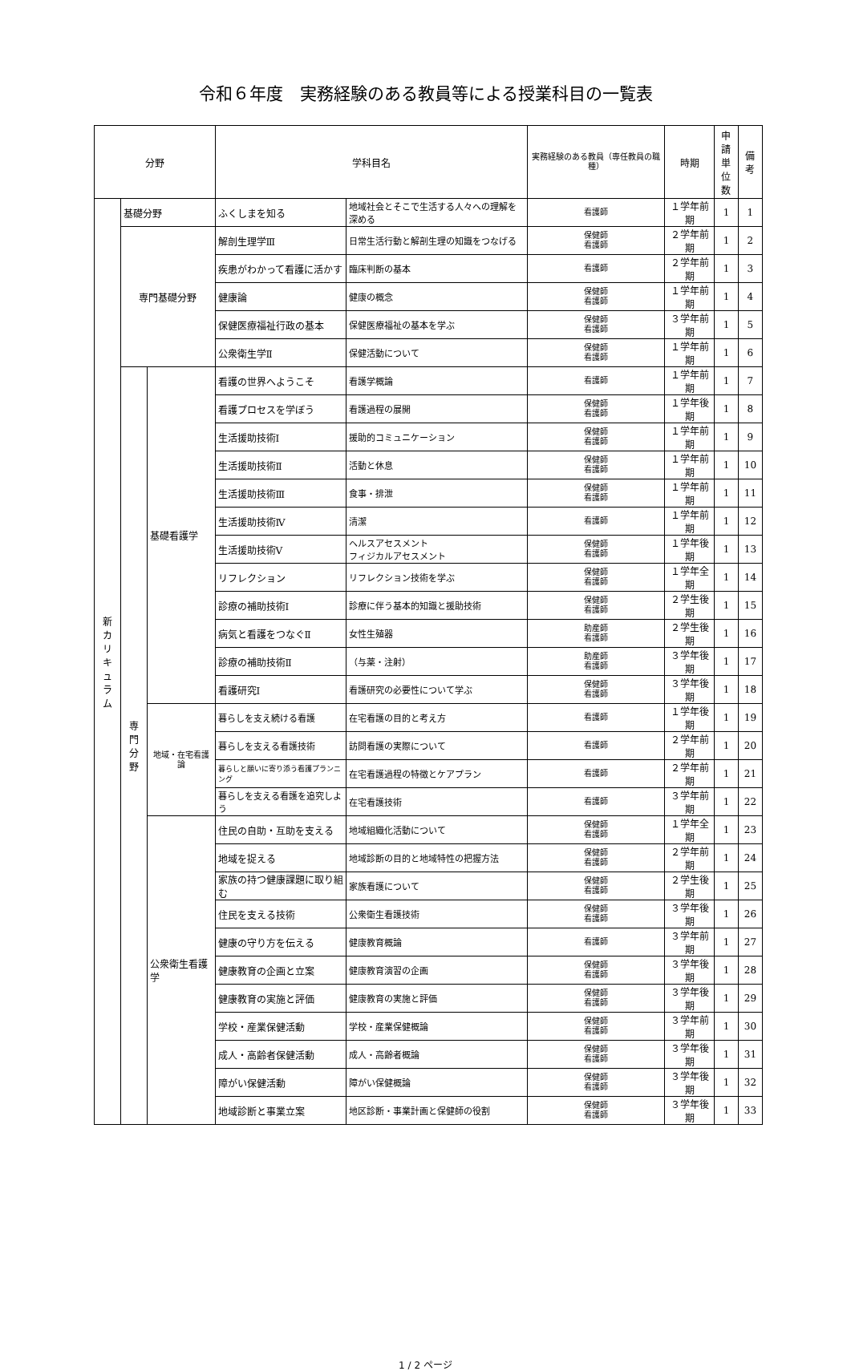令和６年度　実務経験のある教員等による授業科目の一覧表
| 分野 | | | 学科目名 | | 実務経験のある教員（専任教員の職種） | 時期 | 申請 単位 数 | 備考 |
| --- | --- | --- | --- | --- | --- | --- | --- | --- |
| 新 カ リ キ ュ ラ ム | 基礎分野 | | ふくしまを知る | 地域社会とそこで生活する人々への理解を深める | 看護師 | １学年前期 | 1 | 1 |
| | 専門基礎分野 | | 解剖生理学Ⅲ | 日常生活行動と解剖生理の知識をつなげる | 保健師 看護師 | ２学年前期 | 1 | 2 |
| | | | 疾患がわかって看護に活かす | 臨床判断の基本 | 看護師 | ２学年前期 | 1 | 3 |
| | | | 健康論 | 健康の概念 | 保健師 看護師 | １学年前期 | 1 | 4 |
| | | | 保健医療福祉行政の基本 | 保健医療福祉の基本を学ぶ | 保健師 看護師 | ３学年前期 | 1 | 5 |
| | | | 公衆衛生学Ⅱ | 保健活動について | 保健師 看護師 | １学年前期 | 1 | 6 |
| | 専 門 分 野 | 基礎看護学 | 看護の世界へようこそ | 看護学概論 | 看護師 | １学年前期 | 1 | 7 |
| | | | 看護プロセスを学ぼう | 看護過程の展開 | 保健師 看護師 | １学年後期 | 1 | 8 |
| | | | 生活援助技術Ⅰ | 援助的コミュニケーション | 保健師 看護師 | １学年前期 | 1 | 9 |
| | | | 生活援助技術Ⅱ | 活動と休息 | 保健師 看護師 | １学年前期 | 1 | 10 |
| | | | 生活援助技術Ⅲ | 食事・排泄 | 保健師 看護師 | １学年前期 | 1 | 11 |
| | | | 生活援助技術Ⅳ | 清潔 | 看護師 | １学年前期 | 1 | 12 |
| | | | 生活援助技術Ⅴ | ヘルスアセスメント フィジカルアセスメント | 保健師 看護師 | １学年後期 | 1 | 13 |
| | | | リフレクション | リフレクション技術を学ぶ | 保健師 看護師 | １学年全期 | 1 | 14 |
| | | | 診療の補助技術Ⅰ | 診療に伴う基本的知識と援助技術 | 保健師 看護師 | ２学生後期 | 1 | 15 |
| | | | 病気と看護をつなぐⅡ | 女性生殖器 | 助産師 看護師 | ２学生後期 | 1 | 16 |
| | | | 診療の補助技術Ⅱ | （与薬・注射） | 助産師 看護師 | ３学年後期 | 1 | 17 |
| | | | 看護研究Ⅰ | 看護研究の必要性について学ぶ | 保健師 看護師 | ３学年後期 | 1 | 18 |
| | | 地域・在宅看護論 | 暮らしを支え続ける看護 | 在宅看護の目的と考え方 | 看護師 | １学年後期 | 1 | 19 |
| | | | 暮らしを支える看護技術 | 訪問看護の実際について | 看護師 | ２学年前期 | 1 | 20 |
| | | | 暮らしと願いに寄り添う看護プランニング | 在宅看護過程の特徴とケアプラン | 看護師 | ２学年前期 | 1 | 21 |
| | | | 暮らしを支える看護を追究しよう | 在宅看護技術 | 看護師 | ３学年前期 | 1 | 22 |
| | | 公衆衛生看護学 | 住民の自助・互助を支える | 地域組織化活動について | 保健師 看護師 | １学年全期 | 1 | 23 |
| | | | 地域を捉える | 地域診断の目的と地域特性の把握方法 | 保健師 看護師 | ２学年前期 | 1 | 24 |
| | | | 家族の持つ健康課題に取り組む | 家族看護について | 保健師 看護師 | ２学生後期 | 1 | 25 |
| | | | 住民を支える技術 | 公衆衛生看護技術 | 保健師 看護師 | ３学年後期 | 1 | 26 |
| | | | 健康の守り方を伝える | 健康教育概論 | 看護師 | ３学年前期 | 1 | 27 |
| | | | 健康教育の企画と立案 | 健康教育演習の企画 | 保健師 看護師 | ３学年後期 | 1 | 28 |
| | | | 健康教育の実施と評価 | 健康教育の実施と評価 | 保健師 看護師 | ３学年後期 | 1 | 29 |
| | | | 学校・産業保健活動 | 学校・産業保健概論 | 保健師 看護師 | ３学年前期 | 1 | 30 |
| | | | 成人・高齢者保健活動 | 成人・高齢者概論 | 保健師 看護師 | ３学年後期 | 1 | 31 |
| | | | 障がい保健活動 | 障がい保健概論 | 保健師 看護師 | ３学年後期 | 1 | 32 |
| | | | 地域診断と事業立案 | 地区診断・事業計画と保健師の役割 | 保健師 看護師 | ３学年後期 | 1 | 33 |
1 / 2 ページ